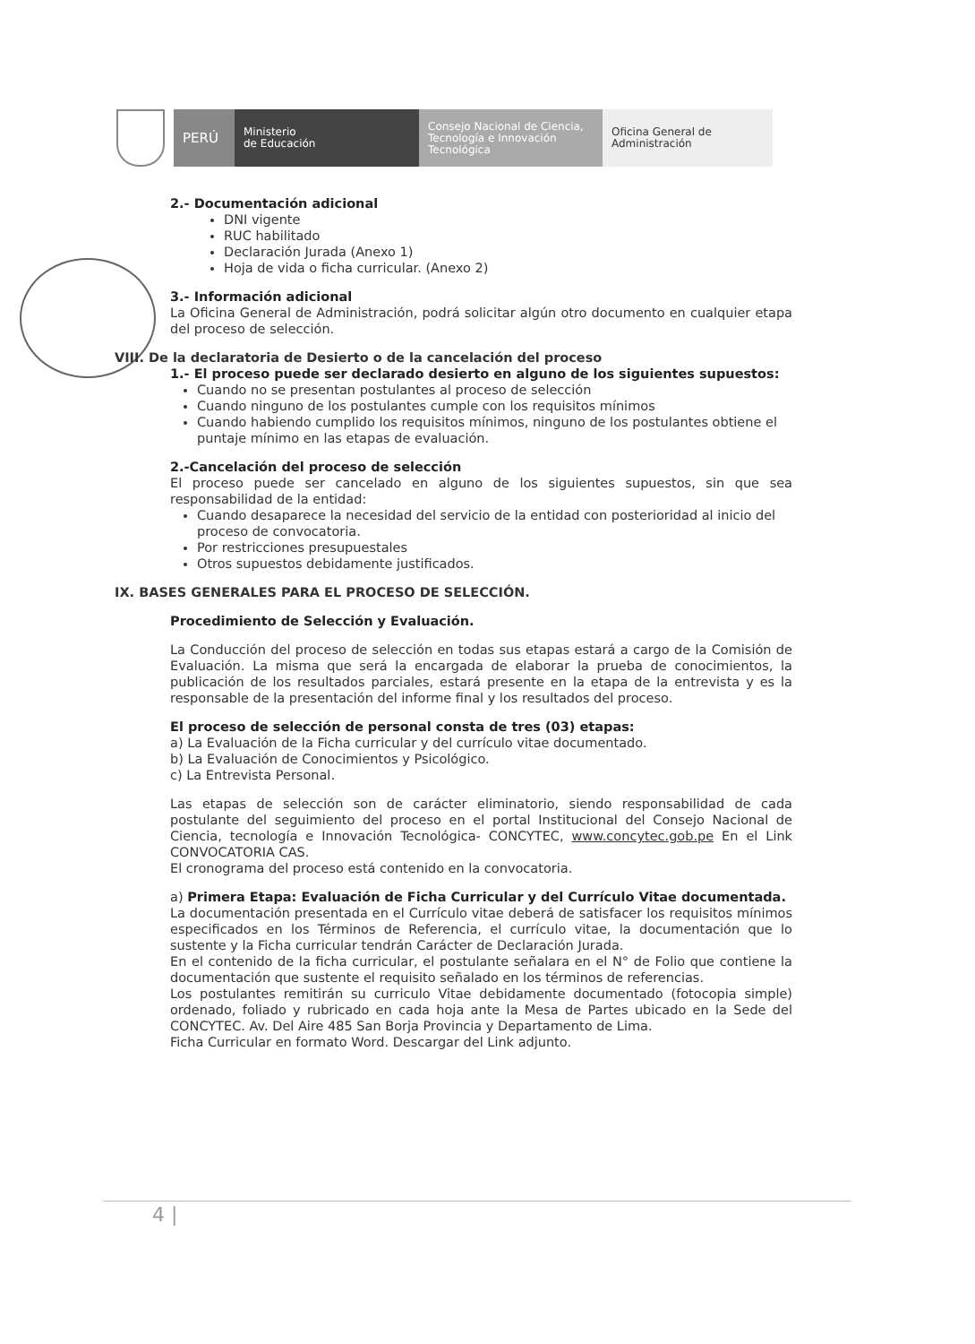PERÚ
Ministerio
de Educación
Consejo Nacional de Ciencia, Tecnología e Innovación Tecnológica
Oficina General de Administración
2.- Documentación adicional
DNI vigente
RUC habilitado
Declaración Jurada (Anexo 1)
Hoja de vida o ficha curricular. (Anexo 2)
3.- Información adicional
La Oficina General de Administración, podrá solicitar algún otro documento en cualquier etapa del proceso de selección.
VIII. De la declaratoria de Desierto o de la cancelación del proceso
1.- El proceso puede ser declarado desierto en alguno de los siguientes supuestos:
Cuando no se presentan postulantes al proceso de selección
Cuando ninguno de los postulantes cumple con los requisitos mínimos
Cuando habiendo cumplido los requisitos mínimos, ninguno de los postulantes obtiene el puntaje mínimo en las etapas de evaluación.
2.-Cancelación del proceso de selección
El proceso puede ser cancelado en alguno de los siguientes supuestos, sin que sea responsabilidad de la entidad:
Cuando desaparece la necesidad del servicio de la entidad con posterioridad al inicio del proceso de convocatoria.
Por restricciones presupuestales
Otros supuestos debidamente justificados.
IX. BASES GENERALES PARA EL PROCESO DE SELECCIÓN.
Procedimiento de Selección y Evaluación.
La Conducción del proceso de selección en todas sus etapas estará a cargo de la Comisión de Evaluación. La misma que será la encargada de elaborar la prueba de conocimientos, la publicación de los resultados parciales, estará presente en la etapa de la entrevista y es la responsable de la presentación del informe final y los resultados del proceso.
El proceso de selección de personal consta de tres (03) etapas:
a) La Evaluación de la Ficha curricular y del currículo vitae documentado.
b) La Evaluación de Conocimientos y Psicológico.
c) La Entrevista Personal.
Las etapas de selección son de carácter eliminatorio, siendo responsabilidad de cada postulante del seguimiento del proceso en el portal Institucional del Consejo Nacional de Ciencia, tecnología e Innovación Tecnológica- CONCYTEC, www.concytec.gob.pe En el Link CONVOCATORIA CAS.
El cronograma del proceso está contenido en la convocatoria.
a) Primera Etapa: Evaluación de Ficha Curricular y del Currículo Vitae documentada.
La documentación presentada en el Currículo vitae deberá de satisfacer los requisitos mínimos especificados en los Términos de Referencia, el currículo vitae, la documentación que lo sustente y la Ficha curricular tendrán Carácter de Declaración Jurada.
En el contenido de la ficha curricular, el postulante señalara en el N° de Folio que contiene la documentación que sustente el requisito señalado en los términos de referencias.
Los postulantes remitirán su curriculo Vitae debidamente documentado (fotocopia simple) ordenado, foliado y rubricado en cada hoja ante la Mesa de Partes ubicado en la Sede del CONCYTEC. Av. Del Aire 485 San Borja Provincia y Departamento de Lima.
Ficha Curricular en formato Word. Descargar del Link adjunto.
4 |